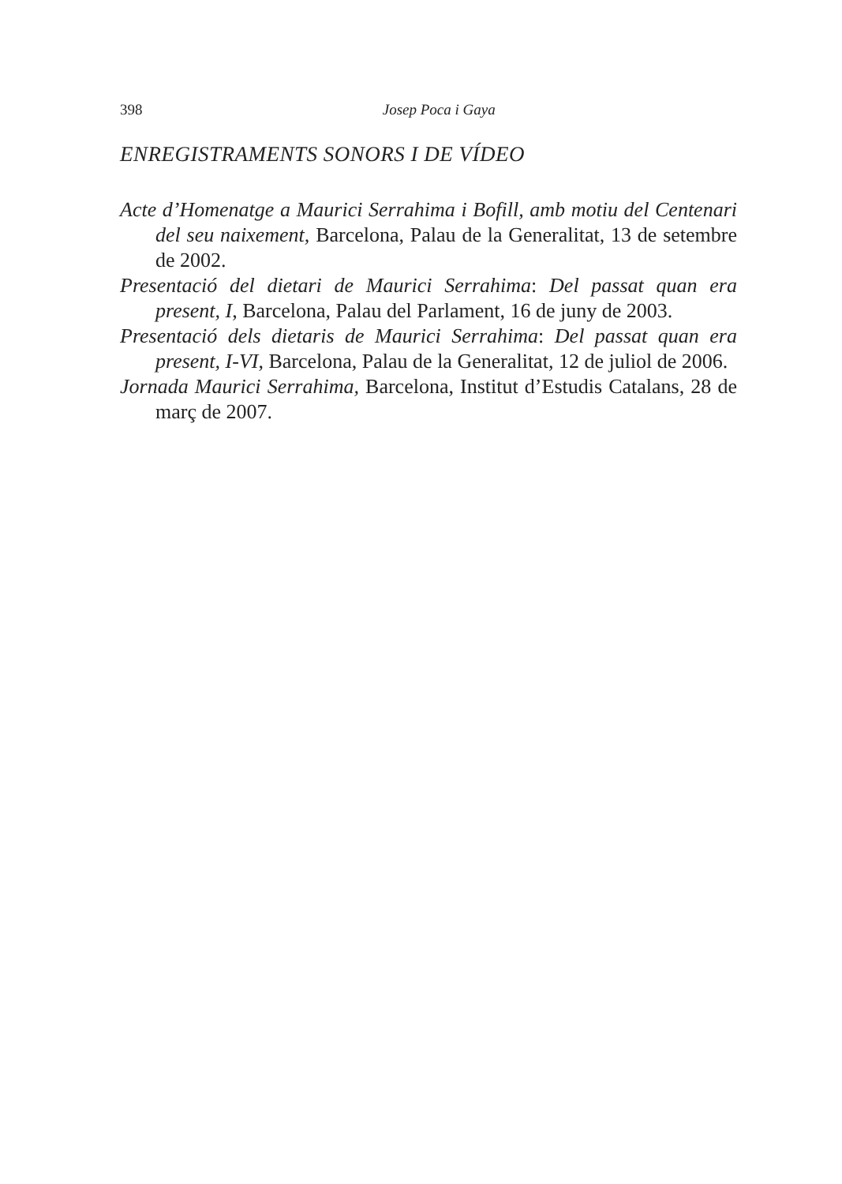398
Josep Poca i Gaya
ENREGISTRAMENTS SONORS I DE VÍDEO
Acte d’Homenatge a Maurici Serrahima i Bofill, amb motiu del Centenari del seu naixement, Barcelona, Palau de la Generalitat, 13 de setembre de 2002.
Presentació del dietari de Maurici Serrahima: Del passat quan era present, I, Barcelona, Palau del Parlament, 16 de juny de 2003.
Presentació dels dietaris de Maurici Serrahima: Del passat quan era present, I-VI, Barcelona, Palau de la Generalitat, 12 de juliol de 2006.
Jornada Maurici Serrahima, Barcelona, Institut d’Estudis Catalans, 28 de març de 2007.